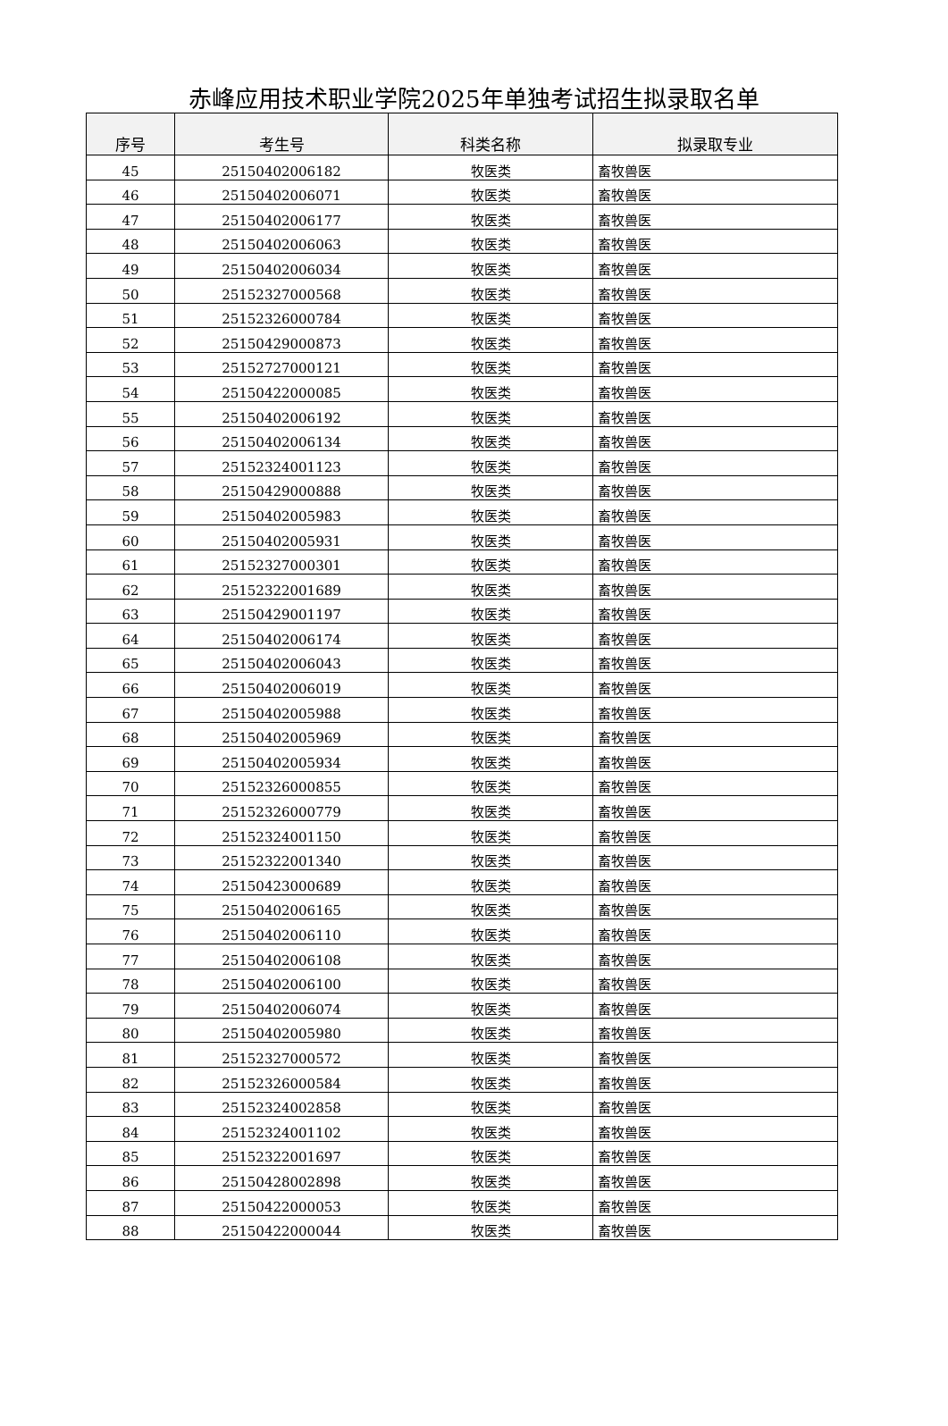赤峰应用技术职业学院2025年单独考试招生拟录取名单
| 序号 | 考生号 | 科类名称 | 拟录取专业 |
| --- | --- | --- | --- |
| 45 | 25150402006182 | 牧医类 | 畜牧兽医 |
| 46 | 25150402006071 | 牧医类 | 畜牧兽医 |
| 47 | 25150402006177 | 牧医类 | 畜牧兽医 |
| 48 | 25150402006063 | 牧医类 | 畜牧兽医 |
| 49 | 25150402006034 | 牧医类 | 畜牧兽医 |
| 50 | 25152327000568 | 牧医类 | 畜牧兽医 |
| 51 | 25152326000784 | 牧医类 | 畜牧兽医 |
| 52 | 25150429000873 | 牧医类 | 畜牧兽医 |
| 53 | 25152727000121 | 牧医类 | 畜牧兽医 |
| 54 | 25150422000085 | 牧医类 | 畜牧兽医 |
| 55 | 25150402006192 | 牧医类 | 畜牧兽医 |
| 56 | 25150402006134 | 牧医类 | 畜牧兽医 |
| 57 | 25152324001123 | 牧医类 | 畜牧兽医 |
| 58 | 25150429000888 | 牧医类 | 畜牧兽医 |
| 59 | 25150402005983 | 牧医类 | 畜牧兽医 |
| 60 | 25150402005931 | 牧医类 | 畜牧兽医 |
| 61 | 25152327000301 | 牧医类 | 畜牧兽医 |
| 62 | 25152322001689 | 牧医类 | 畜牧兽医 |
| 63 | 25150429001197 | 牧医类 | 畜牧兽医 |
| 64 | 25150402006174 | 牧医类 | 畜牧兽医 |
| 65 | 25150402006043 | 牧医类 | 畜牧兽医 |
| 66 | 25150402006019 | 牧医类 | 畜牧兽医 |
| 67 | 25150402005988 | 牧医类 | 畜牧兽医 |
| 68 | 25150402005969 | 牧医类 | 畜牧兽医 |
| 69 | 25150402005934 | 牧医类 | 畜牧兽医 |
| 70 | 25152326000855 | 牧医类 | 畜牧兽医 |
| 71 | 25152326000779 | 牧医类 | 畜牧兽医 |
| 72 | 25152324001150 | 牧医类 | 畜牧兽医 |
| 73 | 25152322001340 | 牧医类 | 畜牧兽医 |
| 74 | 25150423000689 | 牧医类 | 畜牧兽医 |
| 75 | 25150402006165 | 牧医类 | 畜牧兽医 |
| 76 | 25150402006110 | 牧医类 | 畜牧兽医 |
| 77 | 25150402006108 | 牧医类 | 畜牧兽医 |
| 78 | 25150402006100 | 牧医类 | 畜牧兽医 |
| 79 | 25150402006074 | 牧医类 | 畜牧兽医 |
| 80 | 25150402005980 | 牧医类 | 畜牧兽医 |
| 81 | 25152327000572 | 牧医类 | 畜牧兽医 |
| 82 | 25152326000584 | 牧医类 | 畜牧兽医 |
| 83 | 25152324002858 | 牧医类 | 畜牧兽医 |
| 84 | 25152324001102 | 牧医类 | 畜牧兽医 |
| 85 | 25152322001697 | 牧医类 | 畜牧兽医 |
| 86 | 25150428002898 | 牧医类 | 畜牧兽医 |
| 87 | 25150422000053 | 牧医类 | 畜牧兽医 |
| 88 | 25150422000044 | 牧医类 | 畜牧兽医 |